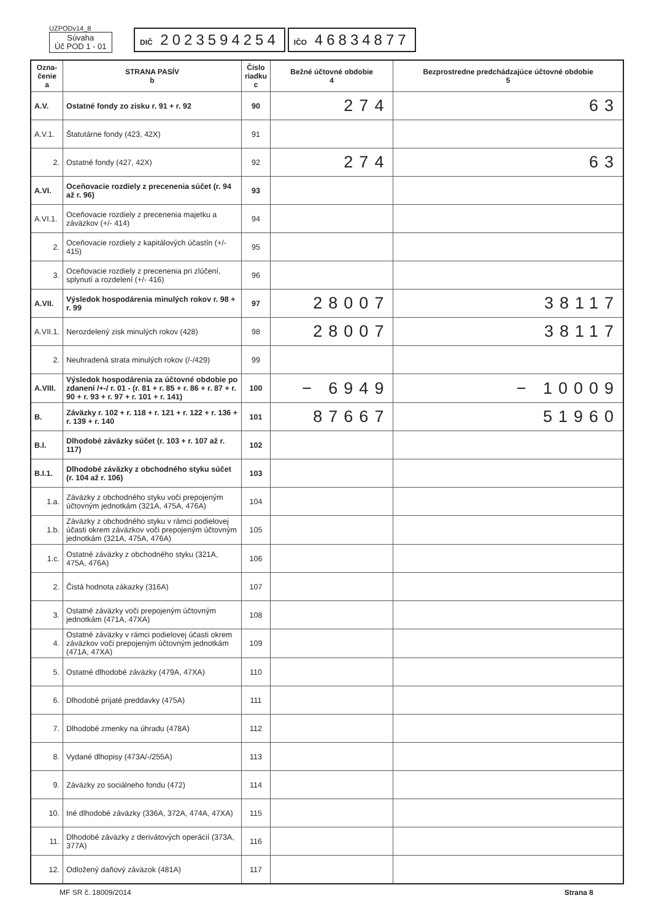UZPODv14_8
Súvaha
Úč POD 1 - 01
DIČ 2023594254
IČO 46834877
| Ozna- čenie a | STRANA PASÍV b | Číslo riadku c | Bežné účtovné obdobie 4 | Bezprostredne predchádzajúce účtovné obdobie 5 |
| --- | --- | --- | --- | --- |
| A.V. | Ostatné fondy zo zisku r. 91 + r. 92 | 90 | 274 | 63 |
| A.V.1. | Štatutárne fondy (423, 42X) | 91 | | |
| 2. | Ostatné fondy (427, 42X) | 92 | 274 | 63 |
| A.VI. | Oceňovacie rozdiely z precenenia súčet (r. 94 až r. 96) | 93 | | |
| A.VI.1. | Oceňovacie rozdiely z precenenia majetku a záväzkov (+/- 414) | 94 | | |
| 2. | Oceňovacie rozdiely z kapitálových účastín (+/- 415) | 95 | | |
| 3. | Oceňovacie rozdiely z precenenia pri zlúčení, splynutí a rozdelení (+/- 416) | 96 | | |
| A.VII. | Výsledok hospodárenia minulých rokov r. 98 + r. 99 | 97 | 28007 | 38117 |
| A.VII.1. | Nerozdelený zisk minulých rokov (428) | 98 | 28007 | 38117 |
| 2. | Neuhradená strata minulých rokov (/-/429) | 99 | | |
| A.VIII. | Výsledok hospodárenia za účtovné obdobie po zdanení /+-/ r. 01 - (r. 81 + r. 85 + r. 86 + r. 87 + r. 90 + r. 93 + r. 97 + r. 101 + r. 141) | 100 | − 6949 | − 10009 |
| B. | Záväzky r. 102 + r. 118 + r. 121 + r. 122 + r. 136 + r. 139 + r. 140 | 101 | 87667 | 51960 |
| B.I. | Dlhodobé záväzky súčet (r. 103 + r. 107 až r. 117) | 102 | | |
| B.I.1. | Dlhodobé záväzky z obchodného styku súčet (r. 104 až r. 106) | 103 | | |
| 1.a. | Záväzky z obchodného styku voči prepojeným účtovným jednotkám (321A, 475A, 476A) | 104 | | |
| 1.b. | Záväzky z obchodného styku v rámci podielovej účasti okrem záväzkov voči prepojeným účtovným jednotkám (321A, 475A, 476A) | 105 | | |
| 1.c. | Ostatné záväzky z obchodného styku (321A, 475A, 476A) | 106 | | |
| 2. | Čistá hodnota zákazky (316A) | 107 | | |
| 3. | Ostatné záväzky voči prepojeným účtovným jednotkám (471A, 47XA) | 108 | | |
| 4. | Ostatné záväzky v rámci podielovej účasti okrem záväzkov voči prepojeným účtovným jednotkám (471A, 47XA) | 109 | | |
| 5. | Ostatné dlhodobé záväzky (479A, 47XA) | 110 | | |
| 6. | Dlhodobé prijaté preddavky (475A) | 111 | | |
| 7. | Dlhodobé zmenky na úhradu (478A) | 112 | | |
| 8. | Vydané dlhopisy (473A/-/255A) | 113 | | |
| 9. | Záväzky zo sociálneho fondu (472) | 114 | | |
| 10. | Iné dlhodobé záväzky (336A, 372A, 474A, 47XA) | 115 | | |
| 11. | Dlhodobé záväzky z derivátových operácií (373A, 377A) | 116 | | |
| 12. | Odložený daňový záväzok (481A) | 117 | | |
MF SR č. 18009/2014 Strana 8